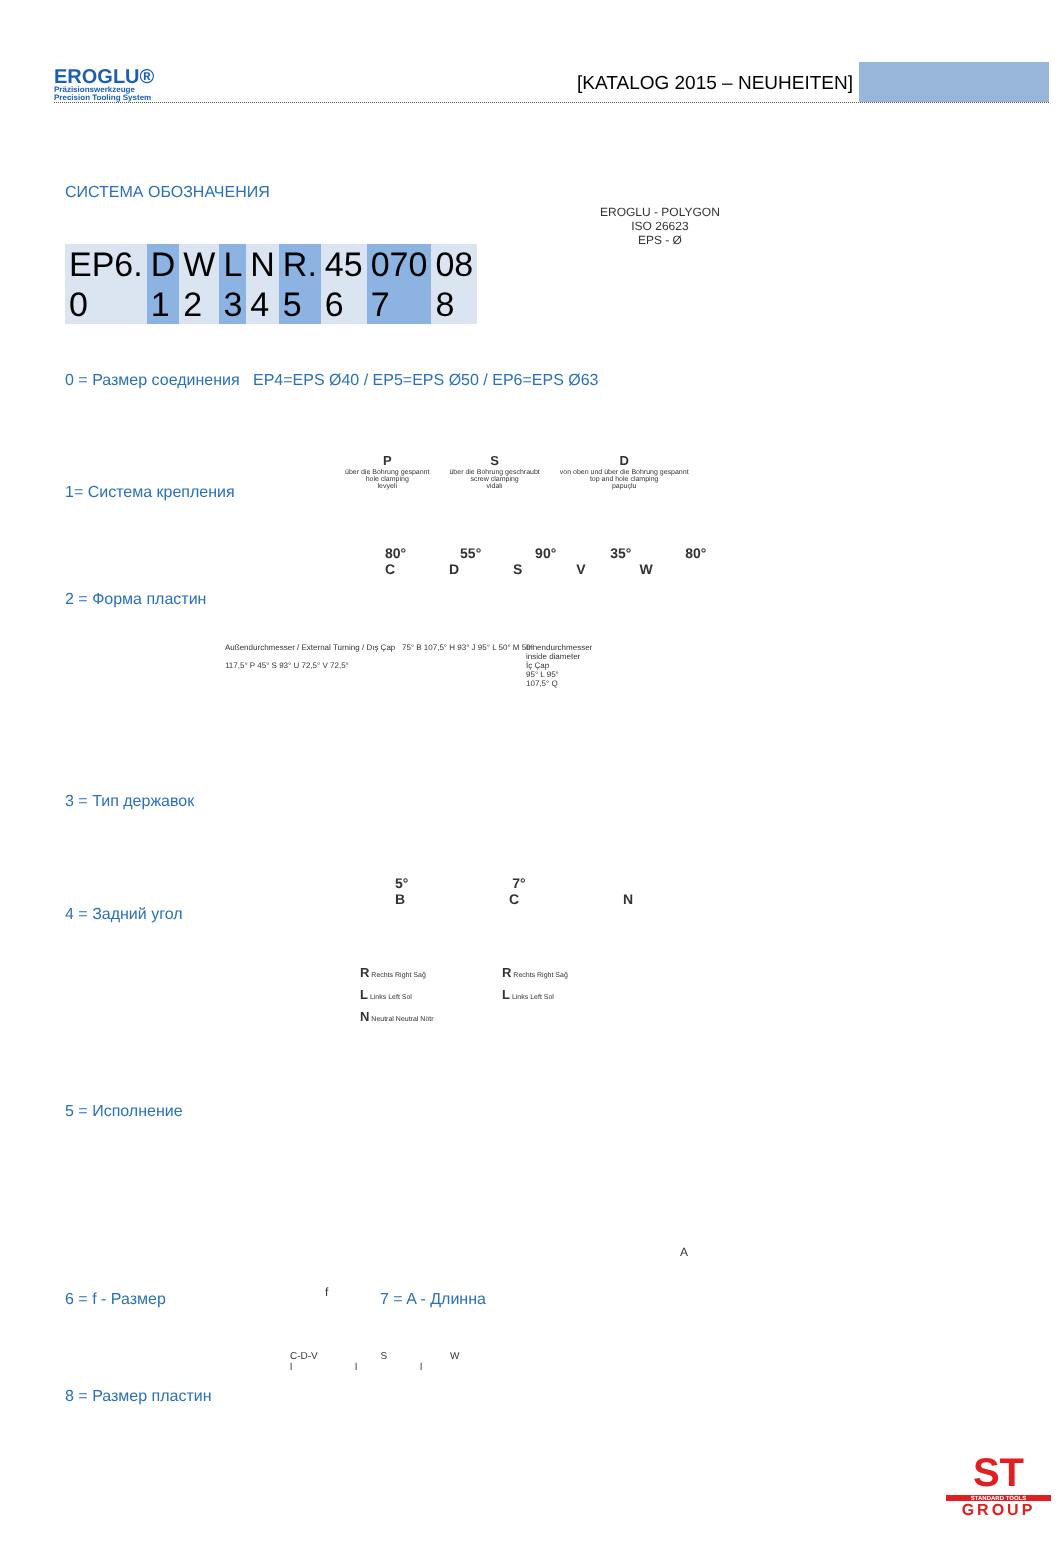EROGLU®
Präzisionswerkzeuge
Precision Tooling System
[KATALOG 2015 – NEUHEITEN]
СИСТЕМА ОБОЗНАЧЕНИЯ
EROGLU - POLYGON
ISO 26623
EPS - Ø
| EP6. | D | W | L | N | R. | 45 | 070 | 08 |
| 0 | 1 | 2 | 3 | 4 | 5 | 6 | 7 | 8 |
0 = Размер соединения EP4=EPS Ø40 / EP5=EPS Ø50 / EP6=EPS Ø63
P
über die Bohrung gespannt
hole clamping
levyeli
S
über die Bohrung geschraubt
screw clamping
vidalı
D
von oben und über die Bohrung gespannt
top and hole clamping
papuçlu
1= Система крепления
80° 55° 90° 35° 80°
C D S V W
2 = Форма пластин
Außendurchmesser / External Turning / Dış Çap 75° B 107,5° H 93° J 95° L 50° M 50°
117,5° P 45° S 93° U 72,5° V 72,5°
Innendurchmesser
inside diameter
İç Çap
95° L 95°
107,5° Q
3 = Тип державок
5° 7°
B C N
4 = Задний угол
R Rechts Right Sağ
L Links Left Sol
N Neutral Neutral Nötr
R Rechts Right Sağ
L Links Left Sol
5 = Исполнение
f
A
6 = f - Размер 7 = A - Длинна
C-D-V S W
l l l
8 = Размер пластин
ST
STANDARD TOOLS
GROUP